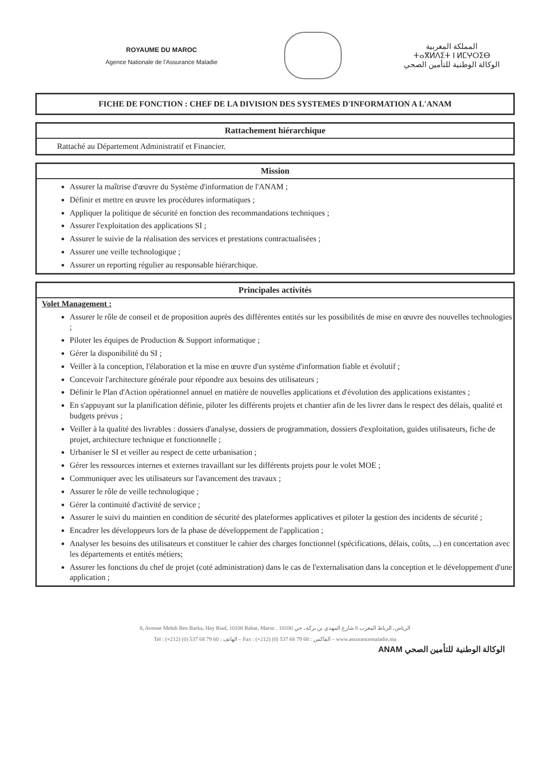ROYAUME DU MAROC
Agence Nationale de l'Assurance Maladie
المملكة المغربية
ⵜⴰⴳⵍⴷⵉⵜ ⵏ ⵍⵎⵖⵔⵉⴱ
الوكالة الوطنية للتأمين الصحي
FICHE DE FONCTION : CHEF DE LA DIVISION DES SYSTEMES D'INFORMATION A L'ANAM
Rattachement hiérarchique
Rattaché au Département Administratif et Financier.
Mission
Assurer la maîtrise d'œuvre du Système d'information de l'ANAM ;
Définir et mettre en œuvre les procédures informatiques ;
Appliquer la politique de sécurité en fonction des recommandations techniques ;
Assurer l'exploitation des applications SI ;
Assurer le suivie de la réalisation des services et prestations contractualisées ;
Assurer une veille technologique ;
Assurer un reporting régulier au responsable hiérarchique.
Principales activités
Volet Management :
Assurer le rôle de conseil et de proposition auprès des différentes entités sur les possibilités de mise en œuvre des nouvelles technologies ;
Piloter les équipes de Production & Support informatique ;
Gérer la disponibilité du SI ;
Veiller à la conception, l'élaboration et la mise en œuvre d'un système d'information fiable et évolutif ;
Concevoir l'architecture générale pour répondre aux besoins des utilisateurs ;
Définir le Plan d'Action opérationnel annuel en matière de nouvelles applications et d'évolution des applications existantes ;
En s'appuyant sur la planification définie, piloter les différents projets et chantier afin de les livrer dans le respect des délais, qualité et budgets prévus ;
Veiller à la qualité des livrables : dossiers d'analyse, dossiers de programmation, dossiers d'exploitation, guides utilisateurs, fiche de projet, architecture technique et fonctionnelle ;
Urbaniser le SI et veiller au respect de cette urbanisation ;
Gérer les ressources internes et externes travaillant sur les différents projets pour le volet MOE ;
Communiquer avec les utilisateurs sur l'avancement des travaux ;
Assurer le rôle de veille technologique ;
Gérer la continuité d'activité de service ;
Assurer le suivi du maintien en condition de sécurité des plateformes applicatives et piloter la gestion des incidents de sécurité ;
Encadrer les développeurs lors de la phase de développement de l'application ;
Analyser les besoins des utilisateurs et constituer le cahier des charges fonctionnel (spécifications, délais, coûts, ...) en concertation avec les départements et entités métiers;
Assurer les fonctions du chef de projet (coté administration) dans le cas de l'externalisation dans la conception et le développement d'une application ;
8, Avenue Mehdi Ben Barka, Hay Riad, 10100 Rabat, Maroc . 10100 الرياض، الرباط المغرب 8 شارع المهدي بن بركة، حي
Tel : (+212) (0) 537 68 79 60 : الهاتف – Fax : (+212) (0) 537 68 79 68 : الفاكس – www.assurancemaladie.ma
ANAM الوكالة الوطنية للتأمين الصحي